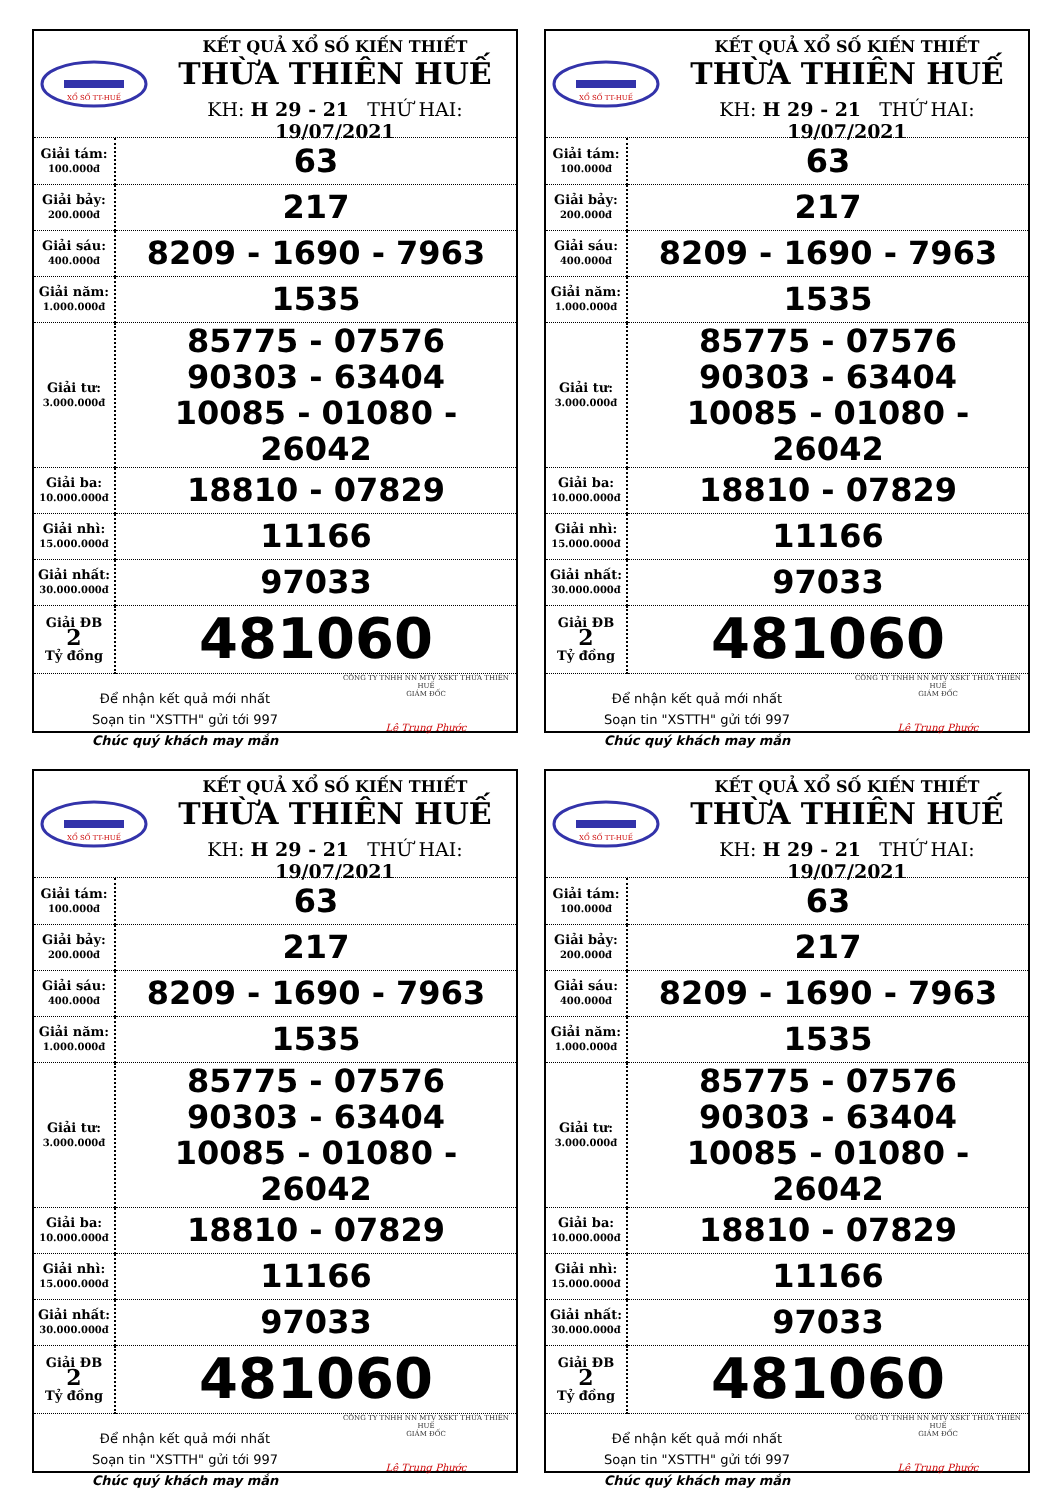XỔ SỐ TT-HUẾ
KẾT QUẢ XỔ SỐ KIẾN THIẾT
THỪA THIÊN HUẾ
KH: H 29 - 21 THỨ HAI: 19/07/2021
| Giải tám: 100.000đ | 63 |
| Giải bảy: 200.000đ | 217 |
| Giải sáu: 400.000đ | 8209 - 1690 - 7963 |
| Giải năm: 1.000.000đ | 1535 |
| Giải tư: 3.000.000đ | 85775 - 07576 90303 - 63404 10085 - 01080 - 26042 |
| Giải ba: 10.000.000đ | 18810 - 07829 |
| Giải nhì: 15.000.000đ | 11166 |
| Giải nhất: 30.000.000đ | 97033 |
| Giải ĐB 2 Tỷ đồng | 481060 |
Để nhận kết quả mới nhất
Soạn tin "XSTTH" gửi tới 997
Chúc quý khách may mắn
CÔNG TY TNHH NN MTV XSKT THỪA THIÊN HUẾ
GIÁM ĐỐC
Lê Trung Phước
XỔ SỐ TT-HUẾ
KẾT QUẢ XỔ SỐ KIẾN THIẾT
THỪA THIÊN HUẾ
KH: H 29 - 21 THỨ HAI: 19/07/2021
| Giải tám: 100.000đ | 63 |
| Giải bảy: 200.000đ | 217 |
| Giải sáu: 400.000đ | 8209 - 1690 - 7963 |
| Giải năm: 1.000.000đ | 1535 |
| Giải tư: 3.000.000đ | 85775 - 07576 90303 - 63404 10085 - 01080 - 26042 |
| Giải ba: 10.000.000đ | 18810 - 07829 |
| Giải nhì: 15.000.000đ | 11166 |
| Giải nhất: 30.000.000đ | 97033 |
| Giải ĐB 2 Tỷ đồng | 481060 |
Để nhận kết quả mới nhất
Soạn tin "XSTTH" gửi tới 997
Chúc quý khách may mắn
CÔNG TY TNHH NN MTV XSKT THỪA THIÊN HUẾ
GIÁM ĐỐC
Lê Trung Phước
XỔ SỐ TT-HUẾ
KẾT QUẢ XỔ SỐ KIẾN THIẾT
THỪA THIÊN HUẾ
KH: H 29 - 21 THỨ HAI: 19/07/2021
| Giải tám: 100.000đ | 63 |
| Giải bảy: 200.000đ | 217 |
| Giải sáu: 400.000đ | 8209 - 1690 - 7963 |
| Giải năm: 1.000.000đ | 1535 |
| Giải tư: 3.000.000đ | 85775 - 07576 90303 - 63404 10085 - 01080 - 26042 |
| Giải ba: 10.000.000đ | 18810 - 07829 |
| Giải nhì: 15.000.000đ | 11166 |
| Giải nhất: 30.000.000đ | 97033 |
| Giải ĐB 2 Tỷ đồng | 481060 |
Để nhận kết quả mới nhất
Soạn tin "XSTTH" gửi tới 997
Chúc quý khách may mắn
CÔNG TY TNHH NN MTV XSKT THỪA THIÊN HUẾ
GIÁM ĐỐC
Lê Trung Phước
XỔ SỐ TT-HUẾ
KẾT QUẢ XỔ SỐ KIẾN THIẾT
THỪA THIÊN HUẾ
KH: H 29 - 21 THỨ HAI: 19/07/2021
| Giải tám: 100.000đ | 63 |
| Giải bảy: 200.000đ | 217 |
| Giải sáu: 400.000đ | 8209 - 1690 - 7963 |
| Giải năm: 1.000.000đ | 1535 |
| Giải tư: 3.000.000đ | 85775 - 07576 90303 - 63404 10085 - 01080 - 26042 |
| Giải ba: 10.000.000đ | 18810 - 07829 |
| Giải nhì: 15.000.000đ | 11166 |
| Giải nhất: 30.000.000đ | 97033 |
| Giải ĐB 2 Tỷ đồng | 481060 |
Để nhận kết quả mới nhất
Soạn tin "XSTTH" gửi tới 997
Chúc quý khách may mắn
CÔNG TY TNHH NN MTV XSKT THỪA THIÊN HUẾ
GIÁM ĐỐC
Lê Trung Phước